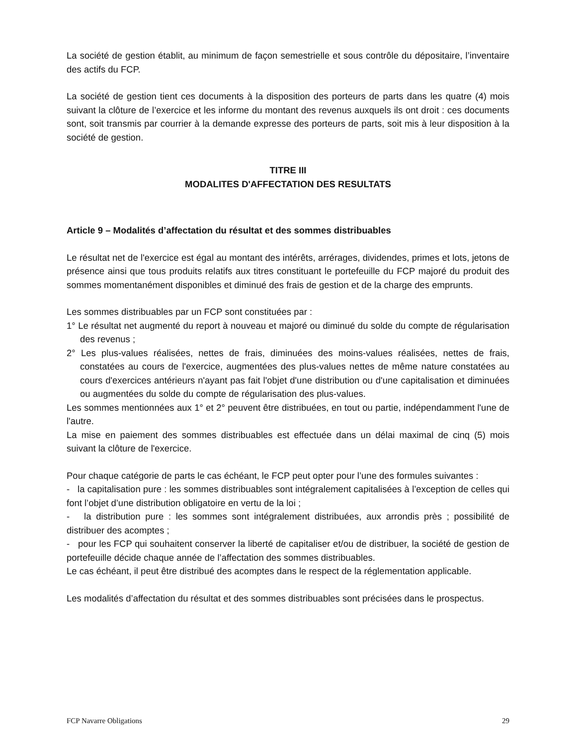La société de gestion établit, au minimum de façon semestrielle et sous contrôle du dépositaire, l’inventaire des actifs du FCP.
La société de gestion tient ces documents à la disposition des porteurs de parts dans les quatre (4) mois suivant la clôture de l’exercice et les informe du montant des revenus auxquels ils ont droit : ces documents sont, soit transmis par courrier à la demande expresse des porteurs de parts, soit mis à leur disposition à la société de gestion.
TITRE III
MODALITES D'AFFECTATION DES RESULTATS
Article 9 – Modalités d’affectation du résultat et des sommes distribuables
Le résultat net de l'exercice est égal au montant des intérêts, arrérages, dividendes, primes et lots, jetons de présence ainsi que tous produits relatifs aux titres constituant le portefeuille du FCP majoré du produit des sommes momentanément disponibles et diminué des frais de gestion et de la charge des emprunts.
Les sommes distribuables par un FCP sont constituées par :
1° Le résultat net augmenté du report à nouveau et majoré ou diminué du solde du compte de régularisation des revenus ;
2° Les plus-values réalisées, nettes de frais, diminuées des moins-values réalisées, nettes de frais, constatées au cours de l'exercice, augmentées des plus-values nettes de même nature constatées au cours d'exercices antérieurs n'ayant pas fait l'objet d'une distribution ou d'une capitalisation et diminuées ou augmentées du solde du compte de régularisation des plus-values.
Les sommes mentionnées aux 1° et 2° peuvent être distribuées, en tout ou partie, indépendamment l'une de l'autre.
La mise en paiement des sommes distribuables est effectuée dans un délai maximal de cinq (5) mois suivant la clôture de l'exercice.
Pour chaque catégorie de parts le cas échéant, le FCP peut opter pour l’une des formules suivantes :
- la capitalisation pure : les sommes distribuables sont intégralement capitalisées à l’exception de celles qui font l’objet d’une distribution obligatoire en vertu de la loi ;
- la distribution pure : les sommes sont intégralement distribuées, aux arrondis près ; possibilité de distribuer des acomptes ;
- pour les FCP qui souhaitent conserver la liberté de capitaliser et/ou de distribuer, la société de gestion de portefeuille décide chaque année de l’affectation des sommes distribuables.
Le cas échéant, il peut être distribué des acomptes dans le respect de la réglementation applicable.
Les modalités d’affectation du résultat et des sommes distribuables sont précisées dans le prospectus.
FCP Navarre Obligations 29